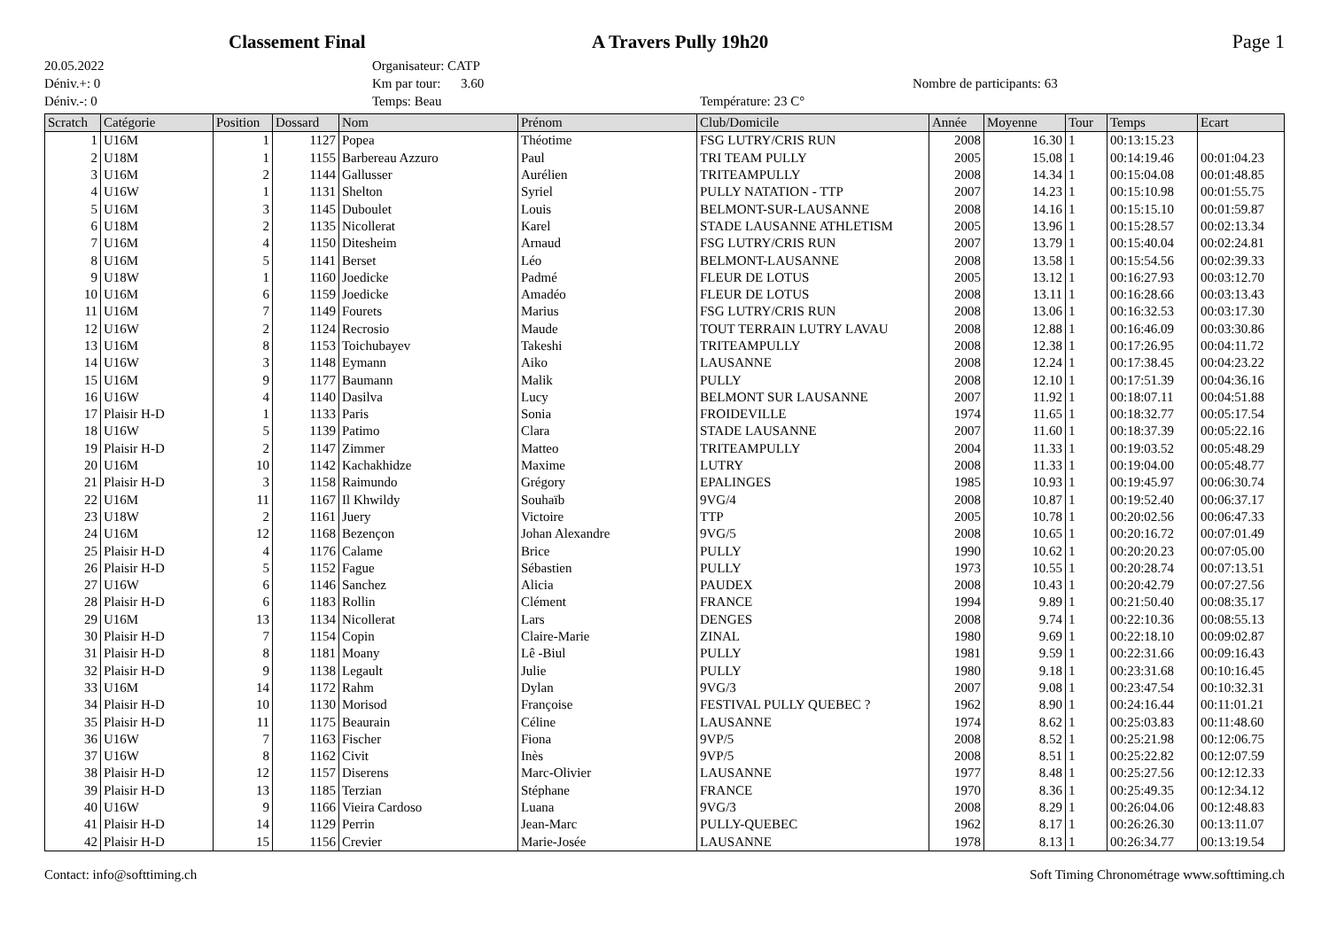Classement Final A Travers Pully 19h20 Page 1
20.05.2022
Déniv.+: 0
Déniv.-: 0
Organisateur: CATP
Km par tour: 3.60
Temps: Beau
Température: 23 C°
Nombre de participants: 63
| Scratch | Catégorie | Position | Dossard | Nom | Prénom | Club/Domicile | Année | Moyenne | Tour | Temps | Ecart |
| --- | --- | --- | --- | --- | --- | --- | --- | --- | --- | --- | --- |
| 1 | U16M | 1 | 1127 | Popea | Théotime | FSG LUTRY/CRIS RUN | 2008 | 16.30 | 1 | 00:13:15.23 | |
| 2 | U18M | 1 | 1155 | Barbereau Azzuro | Paul | TRI TEAM PULLY | 2005 | 15.08 | 1 | 00:14:19.46 | 00:01:04.23 |
| 3 | U16M | 2 | 1144 | Gallusser | Aurélien | TRITEAMPULLY | 2008 | 14.34 | 1 | 00:15:04.08 | 00:01:48.85 |
| 4 | U16W | 1 | 1131 | Shelton | Syriel | PULLY NATATION - TTP | 2007 | 14.23 | 1 | 00:15:10.98 | 00:01:55.75 |
| 5 | U16M | 3 | 1145 | Duboulet | Louis | BELMONT-SUR-LAUSANNE | 2008 | 14.16 | 1 | 00:15:15.10 | 00:01:59.87 |
| 6 | U18M | 2 | 1135 | Nicollerat | Karel | STADE LAUSANNE ATHLETISM | 2005 | 13.96 | 1 | 00:15:28.57 | 00:02:13.34 |
| 7 | U16M | 4 | 1150 | Ditesheim | Arnaud | FSG LUTRY/CRIS RUN | 2007 | 13.79 | 1 | 00:15:40.04 | 00:02:24.81 |
| 8 | U16M | 5 | 1141 | Berset | Léo | BELMONT-LAUSANNE | 2008 | 13.58 | 1 | 00:15:54.56 | 00:02:39.33 |
| 9 | U18W | 1 | 1160 | Joedicke | Padmé | FLEUR DE LOTUS | 2005 | 13.12 | 1 | 00:16:27.93 | 00:03:12.70 |
| 10 | U16M | 6 | 1159 | Joedicke | Amadéo | FLEUR DE LOTUS | 2008 | 13.11 | 1 | 00:16:28.66 | 00:03:13.43 |
| 11 | U16M | 7 | 1149 | Fourets | Marius | FSG LUTRY/CRIS RUN | 2008 | 13.06 | 1 | 00:16:32.53 | 00:03:17.30 |
| 12 | U16W | 2 | 1124 | Recrosio | Maude | TOUT TERRAIN LUTRY LAVAU | 2008 | 12.88 | 1 | 00:16:46.09 | 00:03:30.86 |
| 13 | U16M | 8 | 1153 | Toichubayev | Takeshi | TRITEAMPULLY | 2008 | 12.38 | 1 | 00:17:26.95 | 00:04:11.72 |
| 14 | U16W | 3 | 1148 | Eymann | Aiko | LAUSANNE | 2008 | 12.24 | 1 | 00:17:38.45 | 00:04:23.22 |
| 15 | U16M | 9 | 1177 | Baumann | Malik | PULLY | 2008 | 12.10 | 1 | 00:17:51.39 | 00:04:36.16 |
| 16 | U16W | 4 | 1140 | Dasilva | Lucy | BELMONT SUR LAUSANNE | 2007 | 11.92 | 1 | 00:18:07.11 | 00:04:51.88 |
| 17 | Plaisir H-D | 1 | 1133 | Paris | Sonia | FROIDEVILLE | 1974 | 11.65 | 1 | 00:18:32.77 | 00:05:17.54 |
| 18 | U16W | 5 | 1139 | Patimo | Clara | STADE LAUSANNE | 2007 | 11.60 | 1 | 00:18:37.39 | 00:05:22.16 |
| 19 | Plaisir H-D | 2 | 1147 | Zimmer | Matteo | TRITEAMPULLY | 2004 | 11.33 | 1 | 00:19:03.52 | 00:05:48.29 |
| 20 | U16M | 10 | 1142 | Kachakhidze | Maxime | LUTRY | 2008 | 11.33 | 1 | 00:19:04.00 | 00:05:48.77 |
| 21 | Plaisir H-D | 3 | 1158 | Raimundo | Grégory | EPALINGES | 1985 | 10.93 | 1 | 00:19:45.97 | 00:06:30.74 |
| 22 | U16M | 11 | 1167 | Il Khwildy | Souhaïb | 9VG/4 | 2008 | 10.87 | 1 | 00:19:52.40 | 00:06:37.17 |
| 23 | U18W | 2 | 1161 | Juery | Victoire | TTP | 2005 | 10.78 | 1 | 00:20:02.56 | 00:06:47.33 |
| 24 | U16M | 12 | 1168 | Bezençon | Johan Alexandre | 9VG/5 | 2008 | 10.65 | 1 | 00:20:16.72 | 00:07:01.49 |
| 25 | Plaisir H-D | 4 | 1176 | Calame | Brice | PULLY | 1990 | 10.62 | 1 | 00:20:20.23 | 00:07:05.00 |
| 26 | Plaisir H-D | 5 | 1152 | Fague | Sébastien | PULLY | 1973 | 10.55 | 1 | 00:20:28.74 | 00:07:13.51 |
| 27 | U16W | 6 | 1146 | Sanchez | Alicia | PAUDEX | 2008 | 10.43 | 1 | 00:20:42.79 | 00:07:27.56 |
| 28 | Plaisir H-D | 6 | 1183 | Rollin | Clément | FRANCE | 1994 | 9.89 | 1 | 00:21:50.40 | 00:08:35.17 |
| 29 | U16M | 13 | 1134 | Nicollerat | Lars | DENGES | 2008 | 9.74 | 1 | 00:22:10.36 | 00:08:55.13 |
| 30 | Plaisir H-D | 7 | 1154 | Copin | Claire-Marie | ZINAL | 1980 | 9.69 | 1 | 00:22:18.10 | 00:09:02.87 |
| 31 | Plaisir H-D | 8 | 1181 | Moany | Lê -Biul | PULLY | 1981 | 9.59 | 1 | 00:22:31.66 | 00:09:16.43 |
| 32 | Plaisir H-D | 9 | 1138 | Legault | Julie | PULLY | 1980 | 9.18 | 1 | 00:23:31.68 | 00:10:16.45 |
| 33 | U16M | 14 | 1172 | Rahm | Dylan | 9VG/3 | 2007 | 9.08 | 1 | 00:23:47.54 | 00:10:32.31 |
| 34 | Plaisir H-D | 10 | 1130 | Morisod | Françoise | FESTIVAL PULLY QUEBEC ? | 1962 | 8.90 | 1 | 00:24:16.44 | 00:11:01.21 |
| 35 | Plaisir H-D | 11 | 1175 | Beaurain | Céline | LAUSANNE | 1974 | 8.62 | 1 | 00:25:03.83 | 00:11:48.60 |
| 36 | U16W | 7 | 1163 | Fischer | Fiona | 9VP/5 | 2008 | 8.52 | 1 | 00:25:21.98 | 00:12:06.75 |
| 37 | U16W | 8 | 1162 | Civit | Inès | 9VP/5 | 2008 | 8.51 | 1 | 00:25:22.82 | 00:12:07.59 |
| 38 | Plaisir H-D | 12 | 1157 | Diserens | Marc-Olivier | LAUSANNE | 1977 | 8.48 | 1 | 00:25:27.56 | 00:12:12.33 |
| 39 | Plaisir H-D | 13 | 1185 | Terzian | Stéphane | FRANCE | 1970 | 8.36 | 1 | 00:25:49.35 | 00:12:34.12 |
| 40 | U16W | 9 | 1166 | Vieira Cardoso | Luana | 9VG/3 | 2008 | 8.29 | 1 | 00:26:04.06 | 00:12:48.83 |
| 41 | Plaisir H-D | 14 | 1129 | Perrin | Jean-Marc | PULLY-QUEBEC | 1962 | 8.17 | 1 | 00:26:26.30 | 00:13:11.07 |
| 42 | Plaisir H-D | 15 | 1156 | Crevier | Marie-Josée | LAUSANNE | 1978 | 8.13 | 1 | 00:26:34.77 | 00:13:19.54 |
Contact: info@softtiming.ch Soft Timing Chronométrage www.softtiming.ch